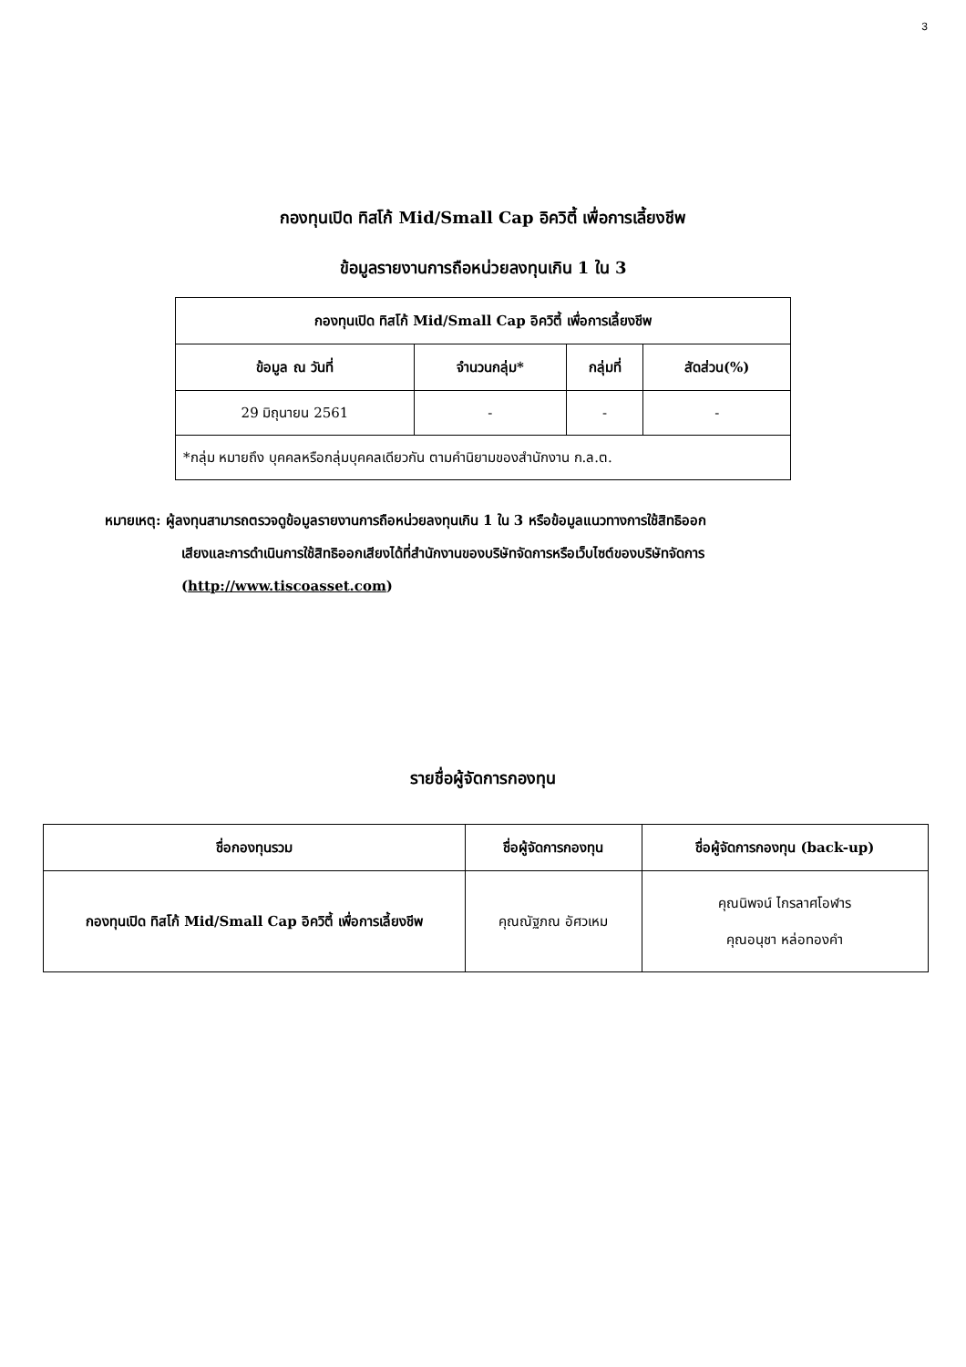3
กองทุนเปิด ทิสโก้ Mid/Small Cap อิควิตี้ เพื่อการเลี้ยงชีพ
ข้อมูลรายงานการถือหน่วยลงทุนเกิน 1 ใน 3
| กองทุนเปิด ทิสโก้ Mid/Small Cap อิควิตี้ เพื่อการเลี้ยงชีพ | | | |
| --- | --- | --- | --- |
| ข้อมูล ณ วันที่ | จำนวนกลุ่ม* | กลุ่มที่ | สัดส่วน(%) |
| 29 มิถุนายน 2561 | - | - | - |
| *กลุ่ม หมายถึง บุคคลหรือกลุ่มบุคคลเดียวกัน ตามคำนิยามของสำนักงาน ก.ล.ต. | | | |
หมายเหตุ: ผู้ลงทุนสามารถตรวจดูข้อมูลรายงานการถือหน่วยลงทุนเกิน 1 ใน 3 หรือข้อมูลแนวทางการใช้สิทธิออก
เสียงและการดำเนินการใช้สิทธิออกเสียงได้ที่สำนักงานของบริษัทจัดการหรือเว็บไซต์ของบริษัทจัดการ
(http://www.tiscoasset.com)
รายชื่อผู้จัดการกองทุน
| ชื่อกองทุนรวม | ชื่อผู้จัดการกองทุน | ชื่อผู้จัดการกองทุน (back-up) |
| --- | --- | --- |
| กองทุนเปิด ทิสโก้ Mid/Small Cap อิควิตี้ เพื่อการเลี้ยงชีพ | คุณณัฐภณ อัศวเหม | คุณนิพจน์ ไกรลาศโอฬาร คุณอนุชา หล่อทองคำ |